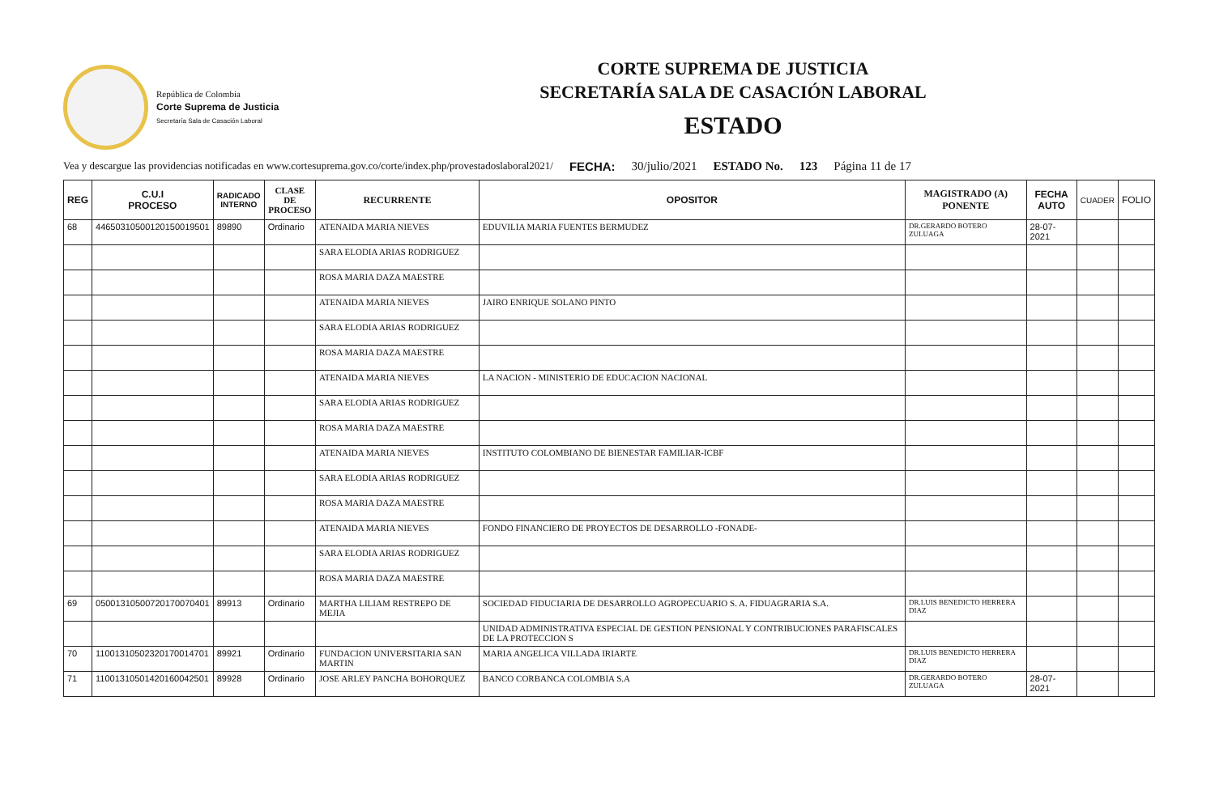República de Colombia
Corte Suprema de Justicia
Secretaría Sala de Casación Laboral
CORTE SUPREMA DE JUSTICIA
SECRETARÍA SALA DE CASACIÓN LABORAL
ESTADO
Vea y descargue las providencias notificadas en www.cortesuprema.gov.co/corte/index.php/provestadoslaboral2021/ FECHA: 30/julio/2021 ESTADO No. 123 Página 11 de 17
| REG | C.U.I PROCESO | RADICADO INTERNO | CLASE DE PROCESO | RECURRENTE | OPOSITOR | MAGISTRADO (A) PONENTE | FECHA AUTO | CUADER | FOLIO |
| --- | --- | --- | --- | --- | --- | --- | --- | --- | --- |
| 68 | 44650310500120150019501 | 89890 | Ordinario | ATENAIDA MARIA NIEVES | EDUVILIA MARIA FUENTES BERMUDEZ | DR.GERARDO BOTERO ZULUAGA | 28-07-2021 | | |
| | | | | SARA ELODIA ARIAS RODRIGUEZ | | | | | |
| | | | | ROSA MARIA DAZA MAESTRE | | | | | |
| | | | | ATENAIDA MARIA NIEVES | JAIRO ENRIQUE SOLANO PINTO | | | | |
| | | | | SARA ELODIA ARIAS RODRIGUEZ | | | | | |
| | | | | ROSA MARIA DAZA MAESTRE | | | | | |
| | | | | ATENAIDA MARIA NIEVES | LA NACION - MINISTERIO DE EDUCACION NACIONAL | | | | |
| | | | | SARA ELODIA ARIAS RODRIGUEZ | | | | | |
| | | | | ROSA MARIA DAZA MAESTRE | | | | | |
| | | | | ATENAIDA MARIA NIEVES | INSTITUTO COLOMBIANO DE BIENESTAR FAMILIAR-ICBF | | | | |
| | | | | SARA ELODIA ARIAS RODRIGUEZ | | | | | |
| | | | | ROSA MARIA DAZA MAESTRE | | | | | |
| | | | | ATENAIDA MARIA NIEVES | FONDO FINANCIERO DE PROYECTOS DE DESARROLLO -FONADE- | | | | |
| | | | | SARA ELODIA ARIAS RODRIGUEZ | | | | | |
| | | | | ROSA MARIA DAZA MAESTRE | | | | | |
| 69 | 05001310500720170070401 | 89913 | Ordinario | MARTHA LILIAM RESTREPO DE MEJIA | SOCIEDAD FIDUCIARIA DE DESARROLLO AGROPECUARIO S. A. FIDUAGRARIA S.A. | DR.LUIS BENEDICTO HERRERA DIAZ | | | |
| | | | | | UNIDAD ADMINISTRATIVA ESPECIAL DE GESTION PENSIONAL Y CONTRIBUCIONES PARAFISCALES DE LA PROTECCION S | | | | |
| 70 | 11001310502320170014701 | 89921 | Ordinario | FUNDACION UNIVERSITARIA SAN MARTIN | MARIA ANGELICA VILLADA IRIARTE | DR.LUIS BENEDICTO HERRERA DIAZ | | | |
| 71 | 11001310501420160042501 | 89928 | Ordinario | JOSE ARLEY PANCHA BOHORQUEZ | BANCO CORBANCA COLOMBIA S.A | DR.GERARDO BOTERO ZULUAGA | 28-07-2021 | | |